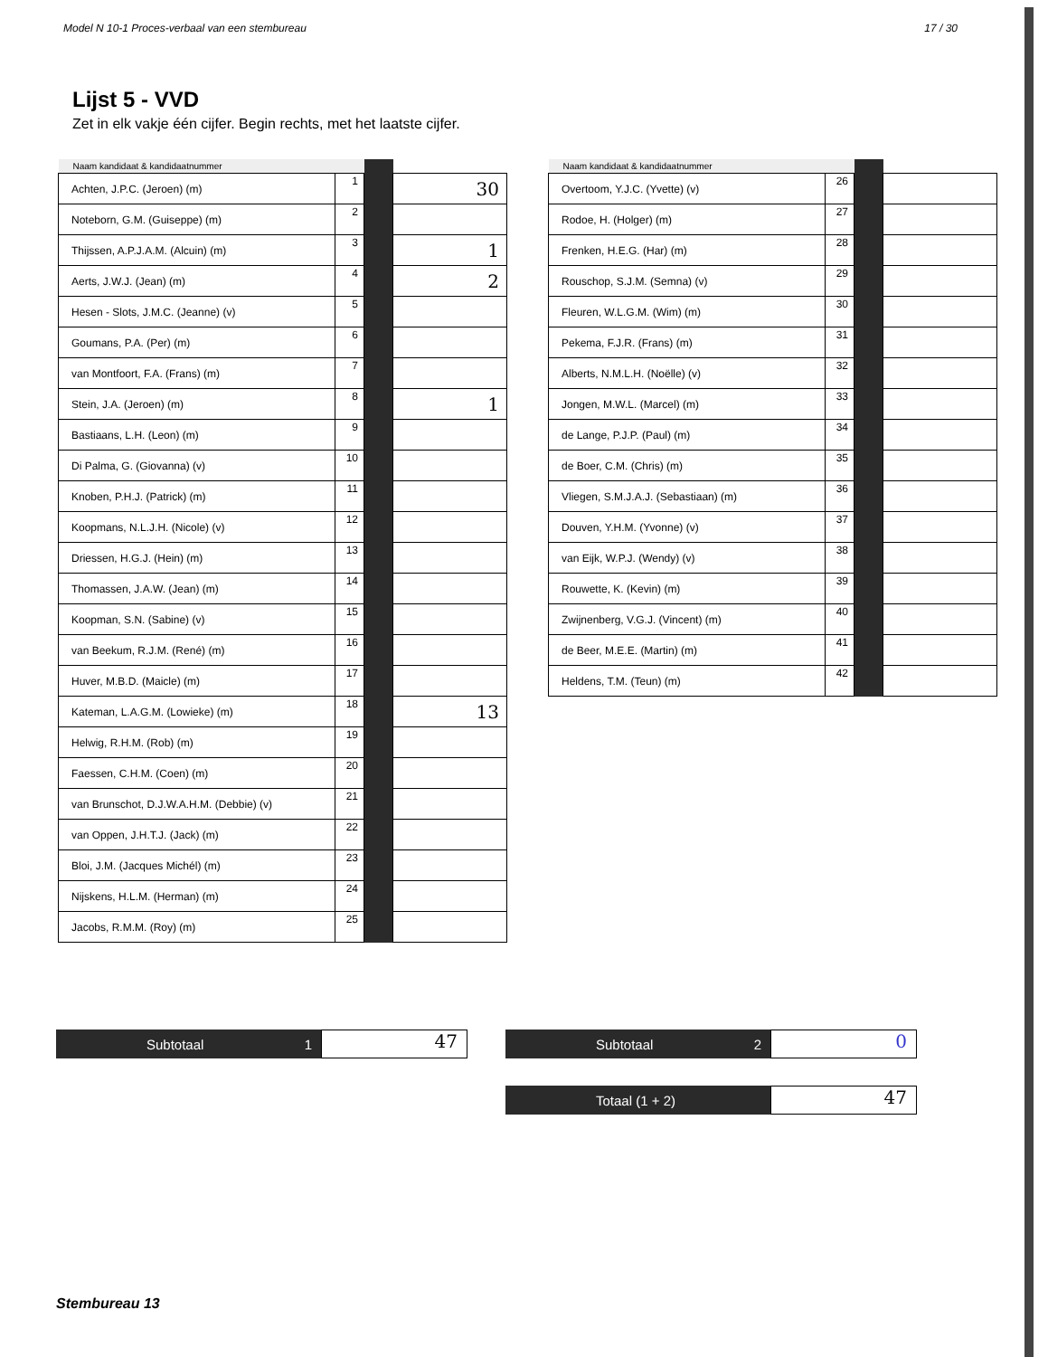Model N 10-1 Proces-verbaal van een stembureau 17 / 30
Lijst 5 - VVD
Zet in elk vakje één cijfer. Begin rechts, met het laatste cijfer.
| Naam kandidaat & kandidaatnummer | | | |
| --- | --- | --- | --- |
| Achten, J.P.C. (Jeroen) (m) | 1 | | 30 |
| Noteborn, G.M. (Guiseppe) (m) | 2 | | |
| Thijssen, A.P.J.A.M. (Alcuin) (m) | 3 | | 1 |
| Aerts, J.W.J. (Jean) (m) | 4 | | 2 |
| Hesen - Slots, J.M.C. (Jeanne) (v) | 5 | | |
| Goumans, P.A. (Per) (m) | 6 | | |
| van Montfoort, F.A. (Frans) (m) | 7 | | |
| Stein, J.A. (Jeroen) (m) | 8 | | 1 |
| Bastiaans, L.H. (Leon) (m) | 9 | | |
| Di Palma, G. (Giovanna) (v) | 10 | | |
| Knoben, P.H.J. (Patrick) (m) | 11 | | |
| Koopmans, N.L.J.H. (Nicole) (v) | 12 | | |
| Driessen, H.G.J. (Hein) (m) | 13 | | |
| Thomassen, J.A.W. (Jean) (m) | 14 | | |
| Koopman, S.N. (Sabine) (v) | 15 | | |
| van Beekum, R.J.M. (René) (m) | 16 | | |
| Huver, M.B.D. (Maicle) (m) | 17 | | |
| Kateman, L.A.G.M. (Lowieke) (m) | 18 | | 13 |
| Helwig, R.H.M. (Rob) (m) | 19 | | |
| Faessen, C.H.M. (Coen) (m) | 20 | | |
| van Brunschot, D.J.W.A.H.M. (Debbie) (v) | 21 | | |
| van Oppen, J.H.T.J. (Jack) (m) | 22 | | |
| Bloi, J.M. (Jacques Michél) (m) | 23 | | |
| Nijskens, H.L.M. (Herman) (m) | 24 | | |
| Jacobs, R.M.M. (Roy) (m) | 25 | | |
| Naam kandidaat & kandidaatnummer | | | |
| --- | --- | --- | --- |
| Overtoom, Y.J.C. (Yvette) (v) | 26 | | |
| Rodoe, H. (Holger) (m) | 27 | | |
| Frenken, H.E.G. (Har) (m) | 28 | | |
| Rouschop, S.J.M. (Semna) (v) | 29 | | |
| Fleuren, W.L.G.M. (Wim) (m) | 30 | | |
| Pekema, F.J.R. (Frans) (m) | 31 | | |
| Alberts, N.M.L.H. (Noëlle) (v) | 32 | | |
| Jongen, M.W.L. (Marcel) (m) | 33 | | |
| de Lange, P.J.P. (Paul) (m) | 34 | | |
| de Boer, C.M. (Chris) (m) | 35 | | |
| Vliegen, S.M.J.A.J. (Sebastiaan) (m) | 36 | | |
| Douven, Y.H.M. (Yvonne) (v) | 37 | | |
| van Eijk, W.P.J. (Wendy) (v) | 38 | | |
| Rouwette, K. (Kevin) (m) | 39 | | |
| Zwijnenberg, V.G.J. (Vincent) (m) | 40 | | |
| de Beer, M.E.E. (Martin) (m) | 41 | | |
| Heldens, T.M. (Teun) (m) | 42 | | |
Subtotaal 1
47
Subtotaal 2
0
Totaal (1 + 2)
47
Stembureau 13